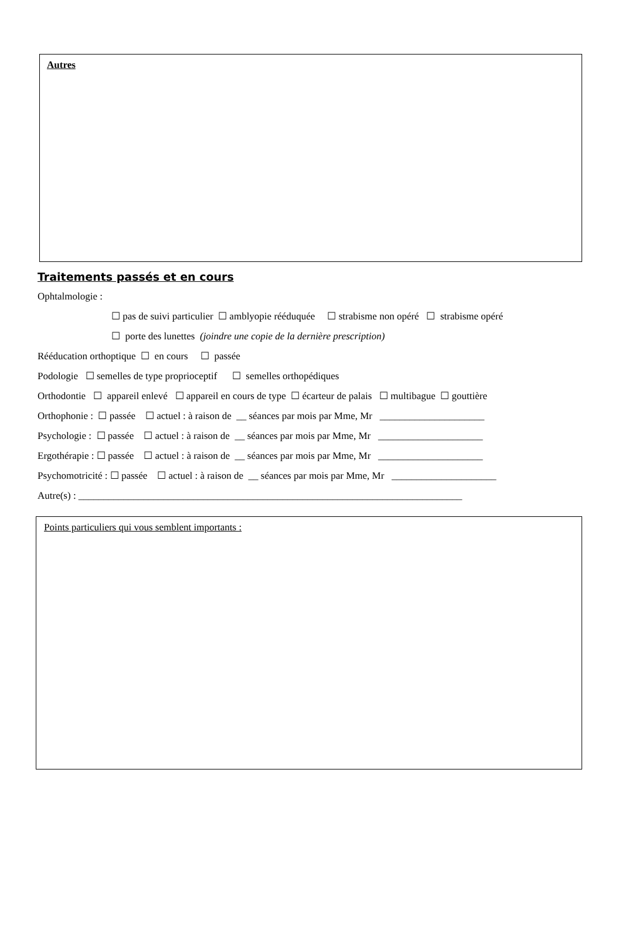Autres
Traitements passés et en cours
Ophtalmologie :
☐ pas de suivi particulier ☐ amblyopie rééduquée ☐ strabisme non opéré ☐ strabisme opéré
☐ porte des lunettes (joindre une copie de la dernière prescription)
Rééducation orthoptique ☐ en cours ☐ passée
Podologie ☐ semelles de type proprioceptif ☐ semelles orthopédiques
Orthodontie ☐ appareil enlevé ☐ appareil en cours de type ☐ écarteur de palais ☐ multibague ☐ gouttière
Orthophonie : ☐ passée ☐ actuel : à raison de __ séances par mois par Mme, Mr _____________________
Psychologie : ☐ passée ☐ actuel : à raison de __ séances par mois par Mme, Mr _____________________
Ergothérapie : ☐ passée ☐ actuel : à raison de __ séances par mois par Mme, Mr _____________________
Psychomotricité : ☐ passée ☐ actuel : à raison de __ séances par mois par Mme, Mr _____________________
Autre(s) : _____________________________________________________________________________
Points particuliers qui vous semblent importants :